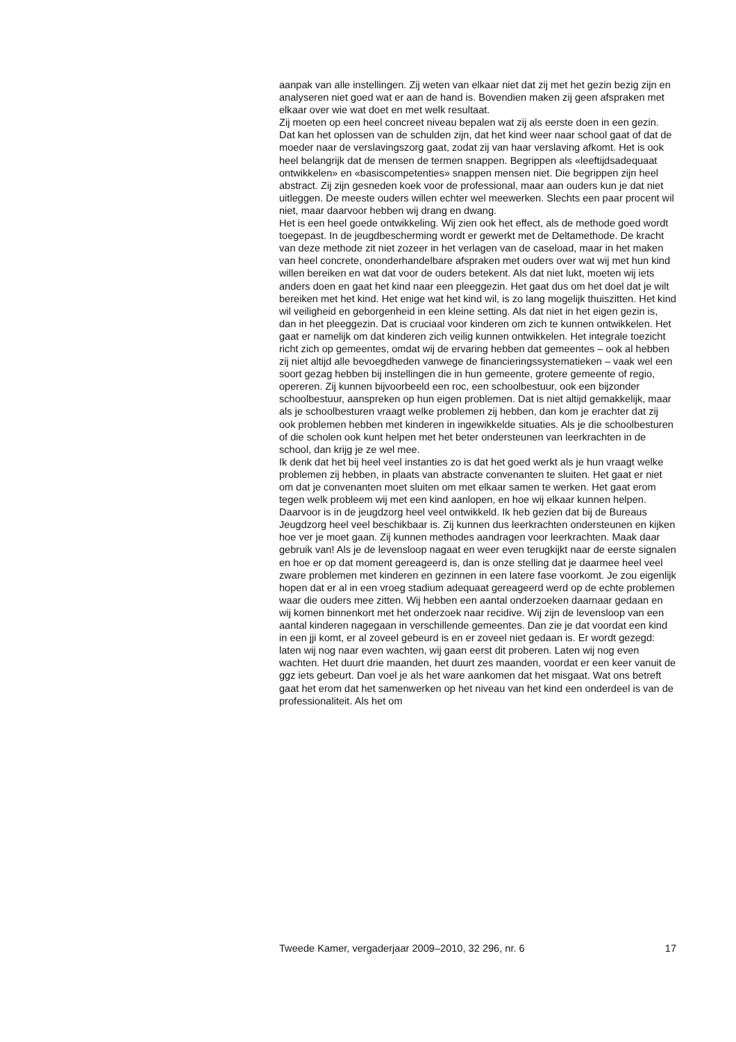aanpak van alle instellingen. Zij weten van elkaar niet dat zij met het gezin bezig zijn en analyseren niet goed wat er aan de hand is. Bovendien maken zij geen afspraken met elkaar over wie wat doet en met welk resultaat.
Zij moeten op een heel concreet niveau bepalen wat zij als eerste doen in een gezin. Dat kan het oplossen van de schulden zijn, dat het kind weer naar school gaat of dat de moeder naar de verslavingszorg gaat, zodat zij van haar verslaving afkomt. Het is ook heel belangrijk dat de mensen de termen snappen. Begrippen als «leeftijdsadequaat ontwikkelen» en «basiscompetenties» snappen mensen niet. Die begrippen zijn heel abstract. Zij zijn gesneden koek voor de professional, maar aan ouders kun je dat niet uitleggen. De meeste ouders willen echter wel meewerken. Slechts een paar procent wil niet, maar daarvoor hebben wij drang en dwang.
Het is een heel goede ontwikkeling. Wij zien ook het effect, als de methode goed wordt toegepast. In de jeugdbescherming wordt er gewerkt met de Deltamethode. De kracht van deze methode zit niet zozeer in het verlagen van de caseload, maar in het maken van heel concrete, ononderhandelbare afspraken met ouders over wat wij met hun kind willen bereiken en wat dat voor de ouders betekent. Als dat niet lukt, moeten wij iets anders doen en gaat het kind naar een pleeggezin. Het gaat dus om het doel dat je wilt bereiken met het kind. Het enige wat het kind wil, is zo lang mogelijk thuiszitten. Het kind wil veiligheid en geborgenheid in een kleine setting. Als dat niet in het eigen gezin is, dan in het pleeggezin. Dat is cruciaal voor kinderen om zich te kunnen ontwikkelen. Het gaat er namelijk om dat kinderen zich veilig kunnen ontwikkelen. Het integrale toezicht richt zich op gemeentes, omdat wij de ervaring hebben dat gemeentes – ook al hebben zij niet altijd alle bevoegdheden vanwege de financieringssystematieken – vaak wel een soort gezag hebben bij instellingen die in hun gemeente, grotere gemeente of regio, opereren. Zij kunnen bijvoorbeeld een roc, een schoolbestuur, ook een bijzonder schoolbestuur, aanspreken op hun eigen problemen. Dat is niet altijd gemakkelijk, maar als je schoolbesturen vraagt welke problemen zij hebben, dan kom je erachter dat zij ook problemen hebben met kinderen in ingewikkelde situaties. Als je die schoolbesturen of die scholen ook kunt helpen met het beter ondersteunen van leerkrachten in de school, dan krijg je ze wel mee.
Ik denk dat het bij heel veel instanties zo is dat het goed werkt als je hun vraagt welke problemen zij hebben, in plaats van abstracte convenanten te sluiten. Het gaat er niet om dat je convenanten moet sluiten om met elkaar samen te werken. Het gaat erom tegen welk probleem wij met een kind aanlopen, en hoe wij elkaar kunnen helpen. Daarvoor is in de jeugdzorg heel veel ontwikkeld. Ik heb gezien dat bij de Bureaus Jeugdzorg heel veel beschikbaar is. Zij kunnen dus leerkrachten ondersteunen en kijken hoe ver je moet gaan. Zij kunnen methodes aandragen voor leerkrachten. Maak daar gebruik van! Als je de levensloop nagaat en weer even terugkijkt naar de eerste signalen en hoe er op dat moment gereageerd is, dan is onze stelling dat je daarmee heel veel zware problemen met kinderen en gezinnen in een latere fase voorkomt. Je zou eigenlijk hopen dat er al in een vroeg stadium adequaat gereageerd werd op de echte problemen waar die ouders mee zitten. Wij hebben een aantal onderzoeken daarnaar gedaan en wij komen binnenkort met het onderzoek naar recidive. Wij zijn de levensloop van een aantal kinderen nagegaan in verschillende gemeentes. Dan zie je dat voordat een kind in een jji komt, er al zoveel gebeurd is en er zoveel niet gedaan is. Er wordt gezegd: laten wij nog naar even wachten, wij gaan eerst dit proberen. Laten wij nog even wachten. Het duurt drie maanden, het duurt zes maanden, voordat er een keer vanuit de ggz iets gebeurt. Dan voel je als het ware aankomen dat het misgaat. Wat ons betreft gaat het erom dat het samenwerken op het niveau van het kind een onderdeel is van de professionaliteit. Als het om
Tweede Kamer, vergaderjaar 2009–2010, 32 296, nr. 6 17